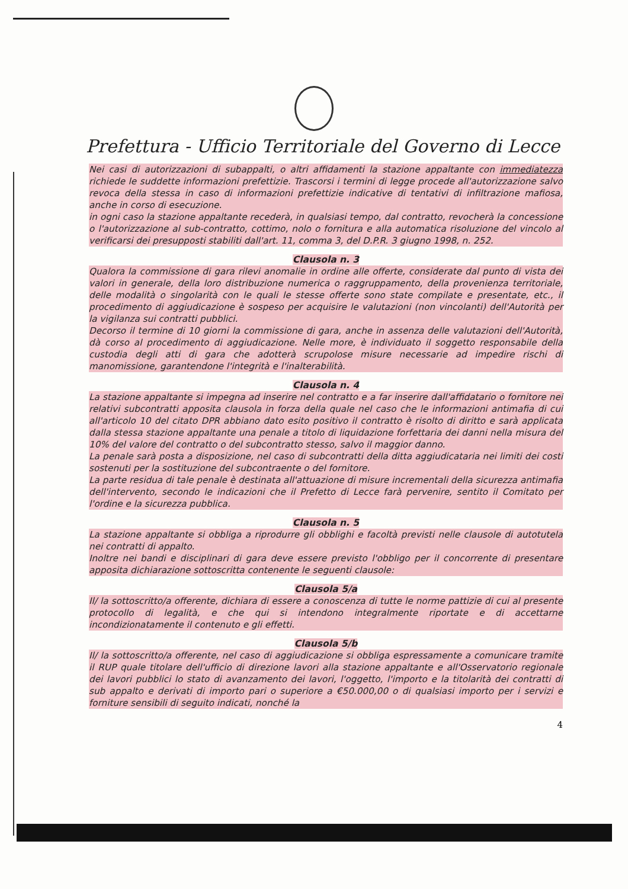Prefettura - Ufficio Territoriale del Governo di Lecce
Nei casi di autorizzazioni di subappalti, o altri affidamenti la stazione appaltante con immediatezza richiede le suddette informazioni prefettizie. Trascorsi i termini di legge procede all'autorizzazione salvo revoca della stessa in caso di informazioni prefettizie indicative di tentativi di infiltrazione mafiosa, anche in corso di esecuzione.
in ogni caso la stazione appaltante recederà, in qualsiasi tempo, dal contratto, revocherà la concessione o l'autorizzazione al sub-contratto, cottimo, nolo o fornitura e alla automatica risoluzione del vincolo al verificarsi dei presupposti stabiliti dall'art. 11, comma 3, del D.P.R. 3 giugno 1998, n. 252.
Clausola n. 3
Qualora la commissione di gara rilevi anomalie in ordine alle offerte, considerate dal punto di vista dei valori in generale, della loro distribuzione numerica o raggruppamento, della provenienza territoriale, delle modalità o singolarità con le quali le stesse offerte sono state compilate e presentate, etc., il procedimento di aggiudicazione è sospeso per acquisire le valutazioni (non vincolanti) dell'Autorità per la vigilanza sui contratti pubblici.
Decorso il termine di 10 giorni la commissione di gara, anche in assenza delle valutazioni dell'Autorità, dà corso al procedimento di aggiudicazione. Nelle more, è individuato il soggetto responsabile della custodia degli atti di gara che adotterà scrupolose misure necessarie ad impedire rischi di manomissione, garantendone l'integrità e l'inalterabilità.
Clausola n. 4
La stazione appaltante si impegna ad inserire nel contratto e a far inserire dall'affidatario o fornitore nei relativi subcontratti apposita clausola in forza della quale nel caso che le informazioni antimafia di cui all'articolo 10 del citato DPR abbiano dato esito positivo il contratto è risolto di diritto e sarà applicata dalla stessa stazione appaltante una penale a titolo di liquidazione forfettaria dei danni nella misura del 10% del valore del contratto o del subcontratto stesso, salvo il maggior danno.
La penale sarà posta a disposizione, nel caso di subcontratti della ditta aggiudicataria nei limiti dei costi sostenuti per la sostituzione del subcontraente o del fornitore.
La parte residua di tale penale è destinata all'attuazione di misure incrementali della sicurezza antimafia dell'intervento, secondo le indicazioni che il Prefetto di Lecce farà pervenire, sentito il Comitato per l'ordine e la sicurezza pubblica.
Clausola n. 5
La stazione appaltante si obbliga a riprodurre gli obblighi e facoltà previsti nelle clausole di autotutela nei contratti di appalto.
Inoltre nei bandi e disciplinari di gara deve essere previsto l'obbligo per il concorrente di presentare apposita dichiarazione sottoscritta contenente le seguenti clausole:
Clausola 5/a
Il/ la sottoscritto/a offerente, dichiara di essere a conoscenza di tutte le norme pattizie di cui al presente protocollo di legalità, e che qui si intendono integralmente riportate e di accettarne incondizionatamente il contenuto e gli effetti.
Clausola 5/b
Il/ la sottoscritto/a offerente, nel caso di aggiudicazione si obbliga espressamente a comunicare tramite il RUP quale titolare dell'ufficio di direzione lavori alla stazione appaltante e all'Osservatorio regionale dei lavori pubblici lo stato di avanzamento dei lavori, l'oggetto, l'importo e la titolarità dei contratti di sub appalto e derivati di importo pari o superiore a €50.000,00 o di qualsiasi importo per i servizi e forniture sensibili di seguito indicati, nonché la
4